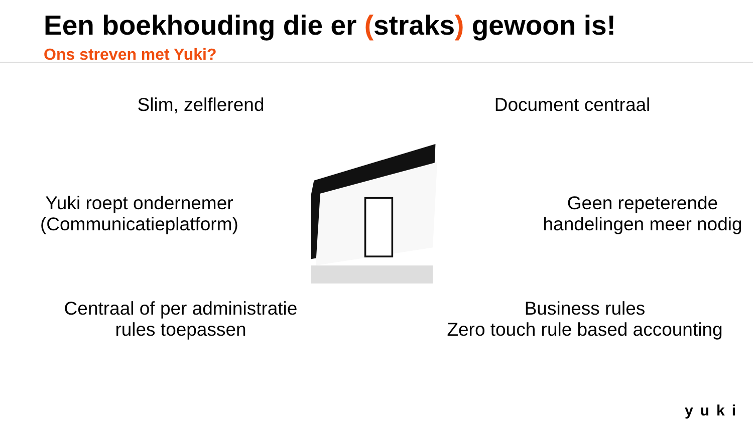Een boekhouding die er (straks) gewoon is!
Ons streven met Yuki?
Slim, zelflerend
Document centraal
Yuki roept ondernemer
(Communicatieplatform)
Geen repeterende
handelingen meer nodig
Centraal of per administratie
rules toepassen
Business rules
Zero touch rule based accounting
yuki